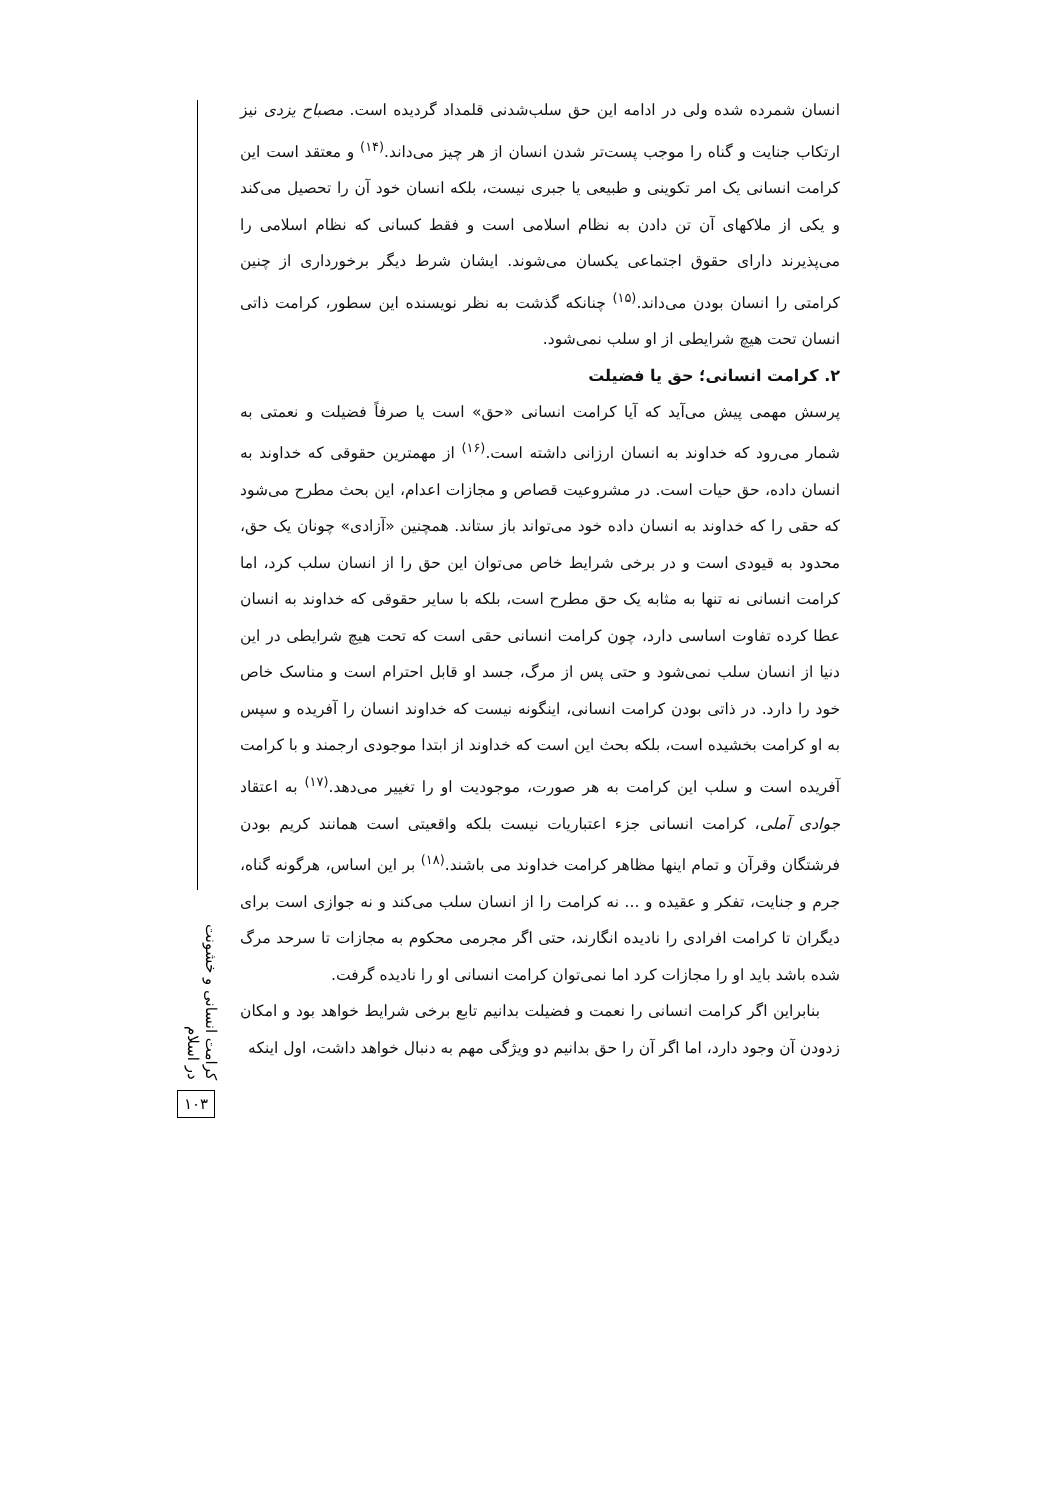کرامت انسانی و خشونت در اسلام
۱۰۳
انسان شمرده شده ولی در ادامه این حق سلب‌شدنی قلمداد گردیده است. مصباح یزدی نیز ارتکاب جنایت و گناه را موجب پست‌تر شدن انسان از هر چیز می‌داند.<sup>(۱۴)</sup> و معتقد است این کرامت انسانی یک امر تکوینی و طبیعی یا جبری نیست، بلکه انسان خود آن را تحصیل می‌کند و یکی از ملاکهای آن تن دادن به نظام اسلامی است و فقط کسانی که نظام اسلامی را می‌پذیرند دارای حقوق اجتماعی یکسان می‌شوند. ایشان شرط دیگر برخورداری از چنین کرامتی را انسان بودن می‌داند.<sup>(۱۵)</sup> چنانکه گذشت به نظر نویسنده این سطور، کرامت ذاتی انسان تحت هیچ شرایطی از او سلب نمی‌شود.
۲. کرامت انسانی؛ حق یا فضیلت
پرسش مهمی پیش می‌آید که آیا کرامت انسانی «حق» است یا صرفاً فضیلت و نعمتی به شمار می‌رود که خداوند به انسان ارزانی داشته است.<sup>(۱۶)</sup> از مهمترین حقوقی که خداوند به انسان داده، حق حیات است. در مشروعیت قصاص و مجازات اعدام، این بحث مطرح می‌شود که حقی را که خداوند به انسان داده خود می‌تواند باز ستاند. همچنین «آزادی» چونان یک حق، محدود به قیودی است و در برخی شرایط خاص می‌توان این حق را از انسان سلب کرد، اما کرامت انسانی نه تنها به مثابه یک حق مطرح است، بلکه با سایر حقوقی که خداوند به انسان عطا کرده تفاوت اساسی دارد، چون کرامت انسانی حقی است که تحت هیچ شرایطی در این دنیا از انسان سلب نمی‌شود و حتی پس از مرگ، جسد او قابل احترام است و مناسک خاص خود را دارد. در ذاتی بودن کرامت انسانی، اینگونه نیست که خداوند انسان را آفریده و سپس به او کرامت بخشیده است، بلکه بحث این است که خداوند از ابتدا موجودی ارجمند و با کرامت آفریده است و سلب این کرامت به هر صورت، موجودیت او را تغییر می‌دهد.<sup>(۱۷)</sup> به اعتقاد جوادی آملی، کرامت انسانی جزء اعتباریات نیست بلکه واقعیتی است همانند کریم بودن فرشتگان وقرآن و تمام اینها مظاهر کرامت خداوند می باشند.<sup>(۱۸)</sup> بر این اساس، هرگونه گناه، جرم و جنایت، تفکر و عقیده و ... نه کرامت را از انسان سلب می‌کند و نه جوازی است برای دیگران تا کرامت افرادی را نادیده انگارند، حتی اگر مجرمی محکوم به مجازات تا سرحد مرگ شده باشد باید او را مجازات کرد اما نمی‌توان کرامت انسانی او را نادیده گرفت.
بنابراین اگر کرامت انسانی را نعمت و فضیلت بدانیم تابع برخی شرایط خواهد بود و امکان زدودن آن وجود دارد، اما اگر آن را حق بدانیم دو ویژگی مهم به دنبال خواهد داشت، اول اینکه